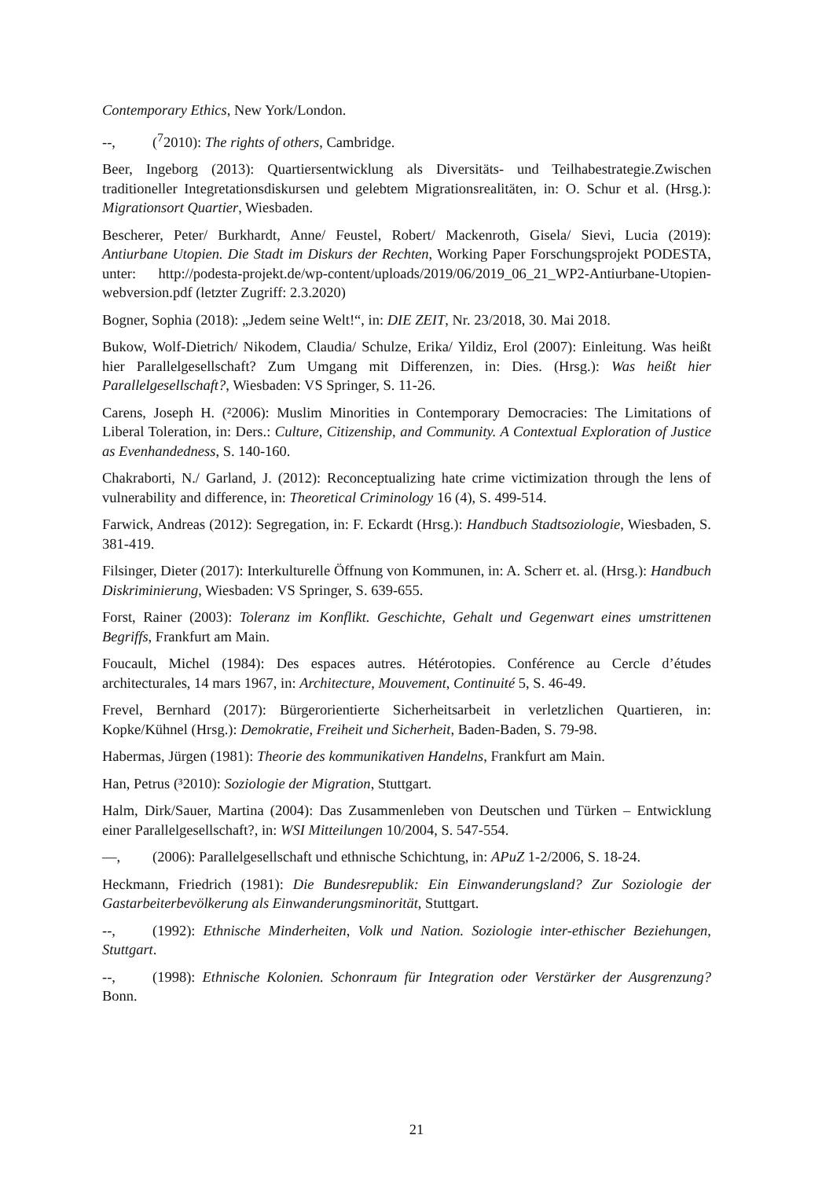Contemporary Ethics, New York/London.
--, (<sup>7</sup>2010): The rights of others, Cambridge.
Beer, Ingeborg (2013): Quartiersentwicklung als Diversitäts- und Teilhabestrategie.Zwischen traditioneller Integretationsdiskursen und gelebtem Migrationsrealitäten, in: O. Schur et al. (Hrsg.): Migrationsort Quartier, Wiesbaden.
Bescherer, Peter/ Burkhardt, Anne/ Feustel, Robert/ Mackenroth, Gisela/ Sievi, Lucia (2019): Antiurbane Utopien. Die Stadt im Diskurs der Rechten, Working Paper Forschungsprojekt PODESTA, unter: http://podesta-projekt.de/wp-content/uploads/2019/06/2019_06_21_WP2-Antiurbane-Utopien-webversion.pdf (letzter Zugriff: 2.3.2020)
Bogner, Sophia (2018): „Jedem seine Welt!“, in: DIE ZEIT, Nr. 23/2018, 30. Mai 2018.
Bukow, Wolf-Dietrich/ Nikodem, Claudia/ Schulze, Erika/ Yildiz, Erol (2007): Einleitung. Was heißt hier Parallelgesellschaft? Zum Umgang mit Differenzen, in: Dies. (Hrsg.): Was heißt hier Parallelgesellschaft?, Wiesbaden: VS Springer, S. 11-26.
Carens, Joseph H. (²2006): Muslim Minorities in Contemporary Democracies: The Limitations of Liberal Toleration, in: Ders.: Culture, Citizenship, and Community. A Contextual Exploration of Justice as Evenhandedness, S. 140-160.
Chakraborti, N./ Garland, J. (2012): Reconceptualizing hate crime victimization through the lens of vulnerability and difference, in: Theoretical Criminology 16 (4), S. 499-514.
Farwick, Andreas (2012): Segregation, in: F. Eckardt (Hrsg.): Handbuch Stadtsoziologie, Wiesbaden, S. 381-419.
Filsinger, Dieter (2017): Interkulturelle Öffnung von Kommunen, in: A. Scherr et. al. (Hrsg.): Handbuch Diskriminierung, Wiesbaden: VS Springer, S. 639-655.
Forst, Rainer (2003): Toleranz im Konflikt. Geschichte, Gehalt und Gegenwart eines umstrittenen Begriffs, Frankfurt am Main.
Foucault, Michel (1984): Des espaces autres. Hétérotopies. Conférence au Cercle d’études architecturales, 14 mars 1967, in: Architecture, Mouvement, Continuité 5, S. 46-49.
Frevel, Bernhard (2017): Bürgerorientierte Sicherheitsarbeit in verletzlichen Quartieren, in: Kopke/Kühnel (Hrsg.): Demokratie, Freiheit und Sicherheit, Baden-Baden, S. 79-98.
Habermas, Jürgen (1981): Theorie des kommunikativen Handelns, Frankfurt am Main.
Han, Petrus (³2010): Soziologie der Migration, Stuttgart.
Halm, Dirk/Sauer, Martina (2004): Das Zusammenleben von Deutschen und Türken – Entwicklung einer Parallelgesellschaft?, in: WSI Mitteilungen 10/2004, S. 547-554.
—, (2006): Parallelgesellschaft und ethnische Schichtung, in: APuZ 1-2/2006, S. 18-24.
Heckmann, Friedrich (1981): Die Bundesrepublik: Ein Einwanderungsland? Zur Soziologie der Gastarbeiterbevölkerung als Einwanderungsminorität, Stuttgart.
--, (1992): Ethnische Minderheiten, Volk und Nation. Soziologie inter-ethischer Beziehungen, Stuttgart.
--, (1998): Ethnische Kolonien. Schonraum für Integration oder Verstärker der Ausgrenzung? Bonn.
21